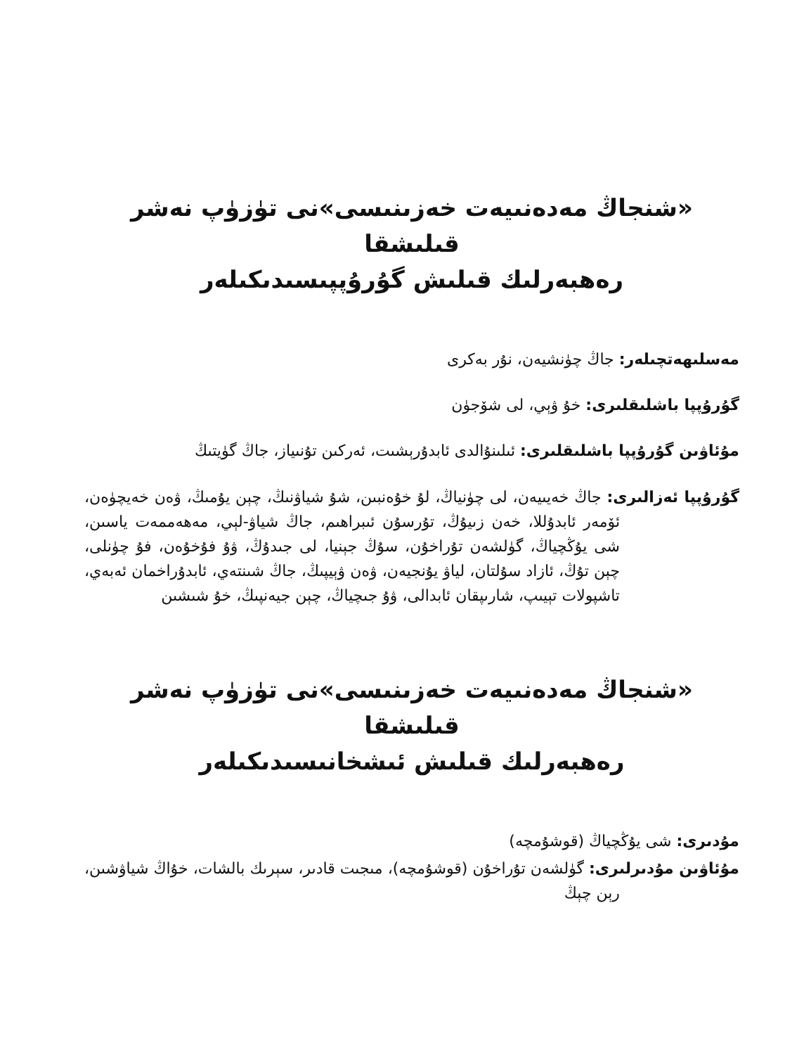«شنجاڭ مەدەنىيەت خەزىنىسى»نى تۈزۈپ نەشر قىلىشقا
رەھبەرلىك قىلىش گۇرۇپپىسىدىكىلەر
مەسلىھەتچىلەر: جاڭ چۈنشيەن، نۇر بەكرى
گۇرۇپپا باشلىقلىرى: خۇ ۋېي، لى شۆجۈن
مۇئاۋىن گۇرۇپپا باشلىقلىرى: ئىلىنۇالدى ئابدۇرېشىت، ئەركىن تۇنىياز، جاڭ گۈيتىڭ
گۇرۇپپا ئەزالىرى: جاڭ خەيىيەن، لى چۈنياڭ، لۇ خۇەنبىن، شۇ شياۋنىڭ، چېن يۇمىڭ، ۋەن خەيچۈەن، ئۆمەر ئابدۇللا، خەن زىيۇڭ، تۇرسۇن ئىبراھىم، جاڭ شياۋ-لېي، مەھەممەت ياسىن، شى يۇڭچياڭ، گۈلشەن تۇراخۇن، سۇڭ جېنيا، لى جىدۇڭ، ۋۇ فۇخۇەن، فۇ چۈنلى، چېن تۇڭ، ئازاد سۇلتان، لياۋ يۇنجيەن، ۋەن ۋېيپىڭ، جاڭ شىنتەي، ئابدۇراخمان ئەبەي، تاشپولات تېيىپ، شارىپقان ئابدالى، ۋۇ جىچياڭ، چېن جيەنپىڭ، خۇ شىشىن
«شنجاڭ مەدەنىيەت خەزىنىسى»نى تۈزۈپ نەشر قىلىشقا
رەھبەرلىك قىلىش ئىشخانىسىدىكىلەر
مۇدىرى: شى يۇڭچياڭ (قوشۇمچە)
مۇئاۋىن مۇدىرلىرى: گۈلشەن تۇراخۇن (قوشۇمچە)، مىجىت قادىر، سېرىك بالشات، خۇاڭ شياۋشىن، رېن چېڭ